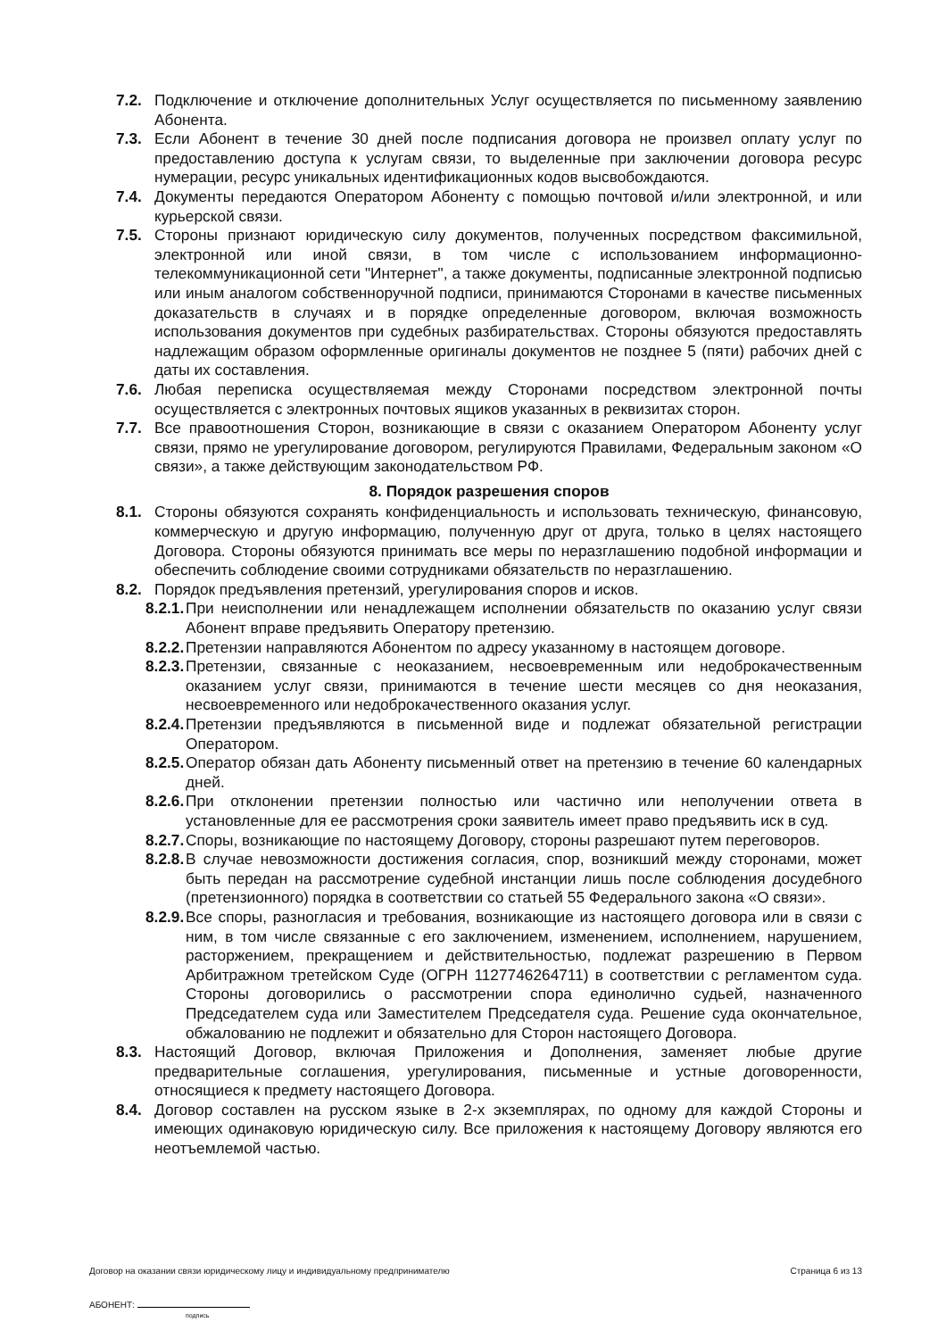7.2. Подключение и отключение дополнительных Услуг осуществляется по письменному заявлению Абонента.
7.3. Если Абонент в течение 30 дней после подписания договора не произвел оплату услуг по предоставлению доступа к услугам связи, то выделенные при заключении договора ресурс нумерации, ресурс уникальных идентификационных кодов высвобождаются.
7.4. Документы передаются Оператором Абоненту с помощью почтовой и/или электронной, и или курьерской связи.
7.5. Стороны признают юридическую силу документов, полученных посредством факсимильной, электронной или иной связи, в том числе с использованием информационно-телекоммуникационной сети "Интернет", а также документы, подписанные электронной подписью или иным аналогом собственноручной подписи, принимаются Сторонами в качестве письменных доказательств в случаях и в порядке определенные договором, включая возможность использования документов при судебных разбирательствах. Стороны обязуются предоставлять надлежащим образом оформленные оригиналы документов не позднее 5 (пяти) рабочих дней с даты их составления.
7.6. Любая переписка осуществляемая между Сторонами посредством электронной почты осуществляется с электронных почтовых ящиков указанных в реквизитах сторон.
7.7. Все правоотношения Сторон, возникающие в связи с оказанием Оператором Абоненту услуг связи, прямо не урегулирование договором, регулируются Правилами, Федеральным законом «О связи», а также действующим законодательством РФ.
8. Порядок разрешения споров
8.1. Стороны обязуются сохранять конфиденциальность и использовать техническую, финансовую, коммерческую и другую информацию, полученную друг от друга, только в целях настоящего Договора. Стороны обязуются принимать все меры по неразглашению подобной информации и обеспечить соблюдение своими сотрудниками обязательств по неразглашению.
8.2. Порядок предъявления претензий, урегулирования споров и исков.
8.2.1. При неисполнении или ненадлежащем исполнении обязательств по оказанию услуг связи Абонент вправе предъявить Оператору претензию.
8.2.2. Претензии направляются Абонентом по адресу указанному в настоящем договоре.
8.2.3. Претензии, связанные с неоказанием, несвоевременным или недоброкачественным оказанием услуг связи, принимаются в течение шести месяцев со дня неоказания, несвоевременного или недоброкачественного оказания услуг.
8.2.4. Претензии предъявляются в письменной виде и подлежат обязательной регистрации Оператором.
8.2.5. Оператор обязан дать Абоненту письменный ответ на претензию в течение 60 календарных дней.
8.2.6. При отклонении претензии полностью или частично или неполучении ответа в установленные для ее рассмотрения сроки заявитель имеет право предъявить иск в суд.
8.2.7. Споры, возникающие по настоящему Договору, стороны разрешают путем переговоров.
8.2.8. В случае невозможности достижения согласия, спор, возникший между сторонами, может быть передан на рассмотрение судебной инстанции лишь после соблюдения досудебного (претензионного) порядка в соответствии со статьей 55 Федерального закона «О связи».
8.2.9. Все споры, разногласия и требования, возникающие из настоящего договора или в связи с ним, в том числе связанные с его заключением, изменением, исполнением, нарушением, расторжением, прекращением и действительностью, подлежат разрешению в Первом Арбитражном третейском Суде (ОГРН 1127746264711) в соответствии с регламентом суда. Стороны договорились о рассмотрении спора единолично судьей, назначенного Председателем суда или Заместителем Председателя суда. Решение суда окончательное, обжалованию не подлежит и обязательно для Сторон настоящего Договора.
8.3. Настоящий Договор, включая Приложения и Дополнения, заменяет любые другие предварительные соглашения, урегулирования, письменные и устные договоренности, относящиеся к предмету настоящего Договора.
8.4. Договор составлен на русском языке в 2-х экземплярах, по одному для каждой Стороны и имеющих одинаковую юридическую силу. Все приложения к настоящему Договору являются его неотъемлемой частью.
Договор на оказании связи юридическому лицу и индивидуальному предпринимателю Страница 6 из 13
АБОНЕНТ:
подпись